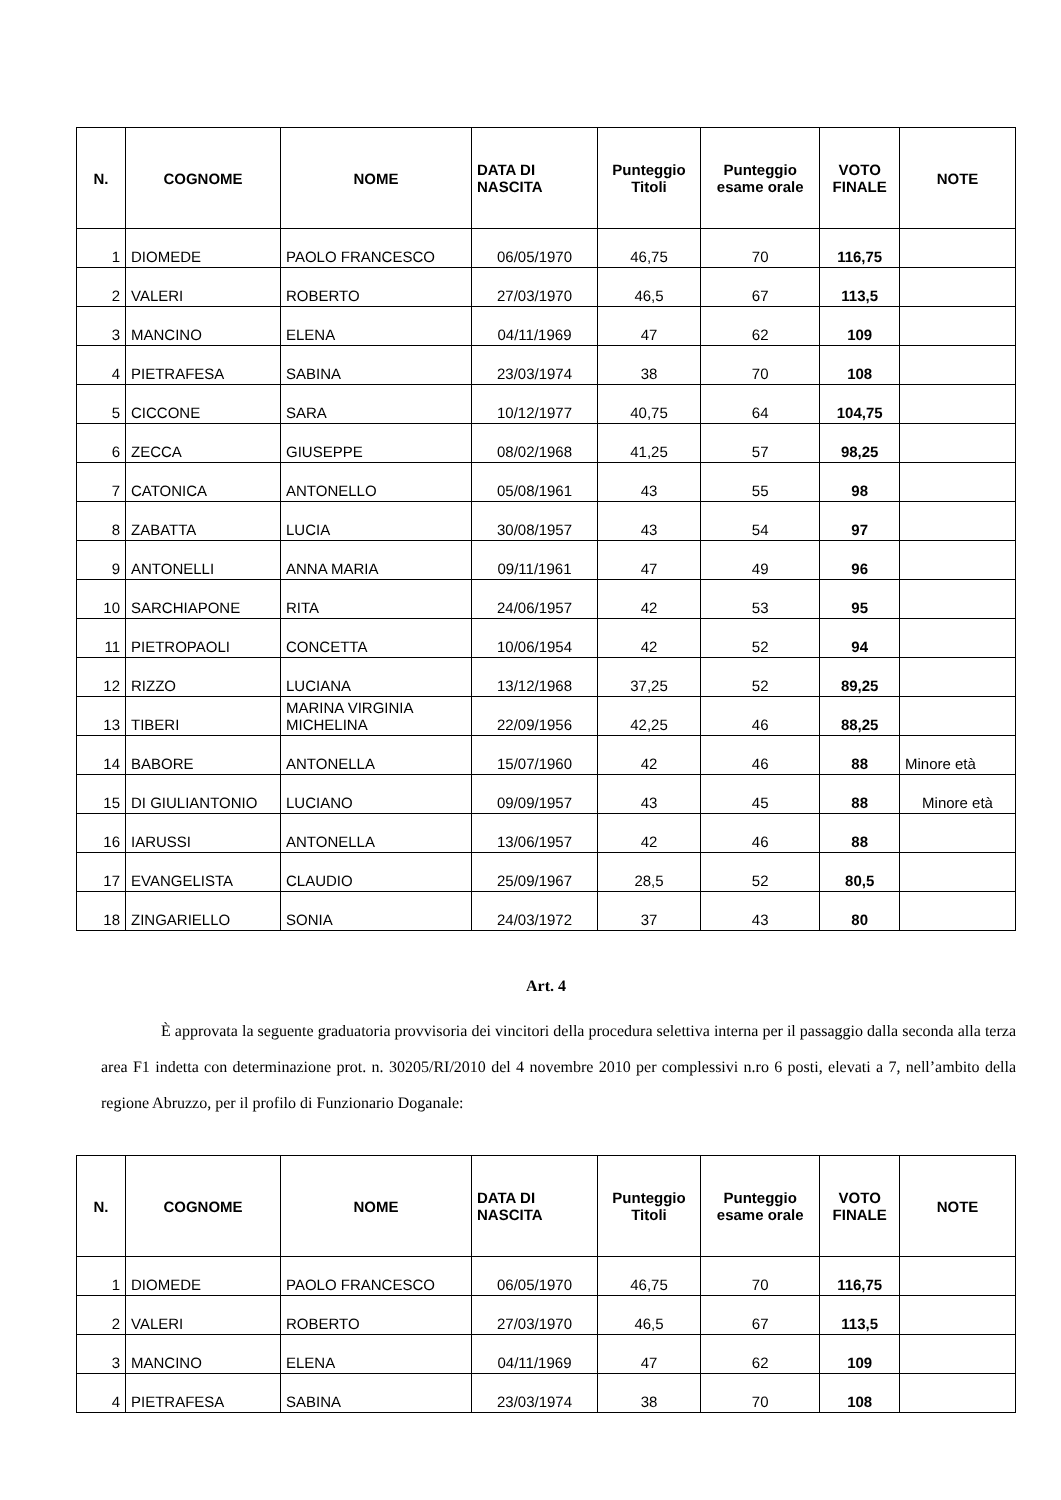| N. | COGNOME | NOME | DATA DI NASCITA | Punteggio Titoli | Punteggio esame orale | VOTO FINALE | NOTE |
| --- | --- | --- | --- | --- | --- | --- | --- |
| 1 | DIOMEDE | PAOLO FRANCESCO | 06/05/1970 | 46,75 | 70 | 116,75 | |
| 2 | VALERI | ROBERTO | 27/03/1970 | 46,5 | 67 | 113,5 | |
| 3 | MANCINO | ELENA | 04/11/1969 | 47 | 62 | 109 | |
| 4 | PIETRAFESA | SABINA | 23/03/1974 | 38 | 70 | 108 | |
| 5 | CICCONE | SARA | 10/12/1977 | 40,75 | 64 | 104,75 | |
| 6 | ZECCA | GIUSEPPE | 08/02/1968 | 41,25 | 57 | 98,25 | |
| 7 | CATONICA | ANTONELLO | 05/08/1961 | 43 | 55 | 98 | |
| 8 | ZABATTA | LUCIA | 30/08/1957 | 43 | 54 | 97 | |
| 9 | ANTONELLI | ANNA MARIA | 09/11/1961 | 47 | 49 | 96 | |
| 10 | SARCHIAPONE | RITA | 24/06/1957 | 42 | 53 | 95 | |
| 11 | PIETROPAOLI | CONCETTA | 10/06/1954 | 42 | 52 | 94 | |
| 12 | RIZZO | LUCIANA | 13/12/1968 | 37,25 | 52 | 89,25 | |
| 13 | TIBERI | MARINA VIRGINIA MICHELINA | 22/09/1956 | 42,25 | 46 | 88,25 | |
| 14 | BABORE | ANTONELLA | 15/07/1960 | 42 | 46 | 88 | Minore età |
| 15 | DI GIULIANTONIO | LUCIANO | 09/09/1957 | 43 | 45 | 88 | Minore età |
| 16 | IARUSSI | ANTONELLA | 13/06/1957 | 42 | 46 | 88 | |
| 17 | EVANGELISTA | CLAUDIO | 25/09/1967 | 28,5 | 52 | 80,5 | |
| 18 | ZINGARIELLO | SONIA | 24/03/1972 | 37 | 43 | 80 | |
Art. 4
È approvata la seguente graduatoria provvisoria dei vincitori della procedura selettiva interna per il passaggio dalla seconda alla terza area F1 indetta con determinazione prot. n. 30205/RI/2010 del 4 novembre 2010 per complessivi n.ro 6 posti, elevati a 7, nell’ambito della regione Abruzzo, per il profilo di Funzionario Doganale:
| N. | COGNOME | NOME | DATA DI NASCITA | Punteggio Titoli | Punteggio esame orale | VOTO FINALE | NOTE |
| --- | --- | --- | --- | --- | --- | --- | --- |
| 1 | DIOMEDE | PAOLO FRANCESCO | 06/05/1970 | 46,75 | 70 | 116,75 | |
| 2 | VALERI | ROBERTO | 27/03/1970 | 46,5 | 67 | 113,5 | |
| 3 | MANCINO | ELENA | 04/11/1969 | 47 | 62 | 109 | |
| 4 | PIETRAFESA | SABINA | 23/03/1974 | 38 | 70 | 108 | |